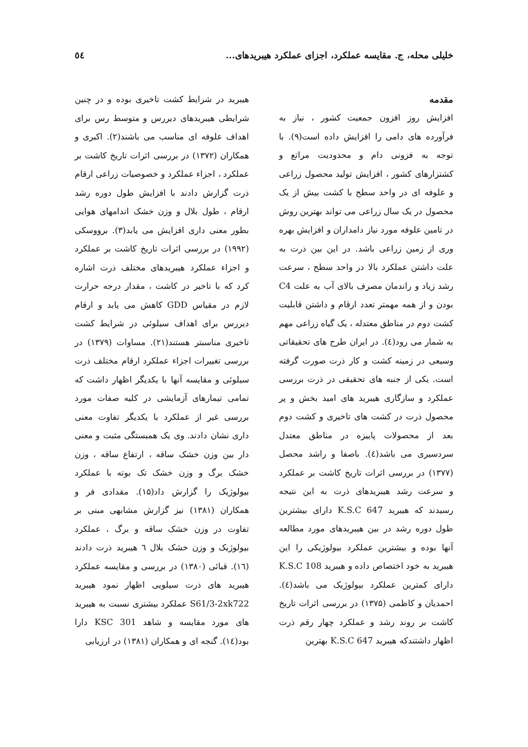خلیلی محله، ج. مقایسه عملکرد، اجزای عملکرد هیبریدهای...
٥٤
مقدمه
افزایش روز افزون جمعیت کشور ، نیاز به فرآورده های دامی را افزایش داده است(۹). با توجه به فزونی دام و محدودیت مراتع و کشتزارهای کشور ، افزایش تولید محصول زراعی و علوفه ای در واحد سطح با کشت بیش از یک محصول در یک سال زراعی می تواند بهترین روش در تامین علوفه مورد نیاز دامداران و افزایش بهره وری از زمین زراعی باشد. در این بین ذرت به علت داشتن عملکرد بالا در واحد سطح ، سرعت رشد زیاد و راندمان مصرف بالای آب به علت C4 بودن و از همه مهمتر تعدد ارقام و داشتن قابلیت کشت دوم در مناطق معتدله ، یک گیاه زراعی مهم به شمار می رود(٤). در ایران طرح های تحقیقاتی وسیعی در زمینه کشت و کار ذرت صورت گرفته است. یکی از جنبه های تحقیقی در ذرت بررسی عملکرد و سازگاری هیبرید های امید بخش و پر محصول ذرت در کشت های تاخیری و کشت دوم بعد از محصولات پاییزه در مناطق معتدل سردسیری می باشد(٤). باصفا و راشد محصل (۱۳۷۷) در بررسی اثرات تاریخ کاشت بر عملکرد و سرعت رشد هیبریدهای ذرت به این نتیجه رسیدند که هیبرید K.S.C 647 دارای بیشترین طول دوره رشد در بین هیبریدهای مورد مطالعه آنها بوده و بیشترین عملکرد بیولوژیکی را این هیبرید به خود اختصاص داده و هیبرید K.S.C 108 دارای کمترین عملکرد بیولوژیک می باشد(٤). احمدیان و کاظمی (۱۳۷۵) در بررسی اثرات تاریخ کاشت بر روند رشد و عملکرد چهار رقم ذرت اظهار داشتندکه هیبرید K.S.C 647 بهترین
هیبرید در شرایط کشت تاخیری بوده و در چنین شرایطی هیبریدهای دیررس و متوسط رس برای اهداف علوفه ای مناسب می باشند(۲). اکبری و همکاران (۱۳۷۲) در بررسی اثرات تاریخ کاشت بر عملکرد ، اجزاء عملکرد و خصوصیات زراعی ارقام ذرت گزارش دادند با افزایش طول دوره رشد ارقام ، طول بلال و وزن خشک اندامهای هوایی بطور معنی داری افزایش می یابد(۳). برووسکی (۱۹۹۲) در بررسی اثرات تاریخ کاشت بر عملکرد و اجزاء عملکرد هیبریدهای مختلف ذرت اشاره کرد که با تاخیر در کاشت ، مقدار درجه حرارت لازم در مقیاس GDD کاهش می یابد و ارقام دیررس برای اهداف سیلوئی در شرایط کشت تاخیری مناسبتر هستند(۲۱). مساوات (۱۳۷۹) در بررسی تغییرات اجزاء عملکرد ارقام مختلف ذرت سیلوئی و مقایسه آنها با یکدیگر اظهار داشت که تمامی تیمارهای آزمایشی در کلیه صفات مورد بررسی غیر از عملکرد با یکدیگر تفاوت معنی داری نشان دادند. وی یک همبستگی مثبت و معنی دار بین وزن خشک ساقه ، ارتفاع ساقه ، وزن خشک برگ و وزن خشک تک بوته با عملکرد بیولوژیک را گزارش داد(۱۵). مقدادی فر و همکاران (۱۳۸۱) نیز گزارش مشابهی مبنی بر تفاوت در وزن خشک ساقه و برگ ، عملکرد بیولوژیک و وزن خشک بلال ٦ هیبرید ذرت دادند (١٦). قبائی (۱۳۸۰) در بررسی و مقایسه عملکرد هیبرید های ذرت سیلویی اظهار نمود هیبرید S61/3-2xk722 عملکرد بیشتری نسبت به هیبرید های مورد مقایسه و شاهد KSC 301 دارا بود(١٤). گنجه ای و همکاران (۱۳۸۱) در ارزیابی